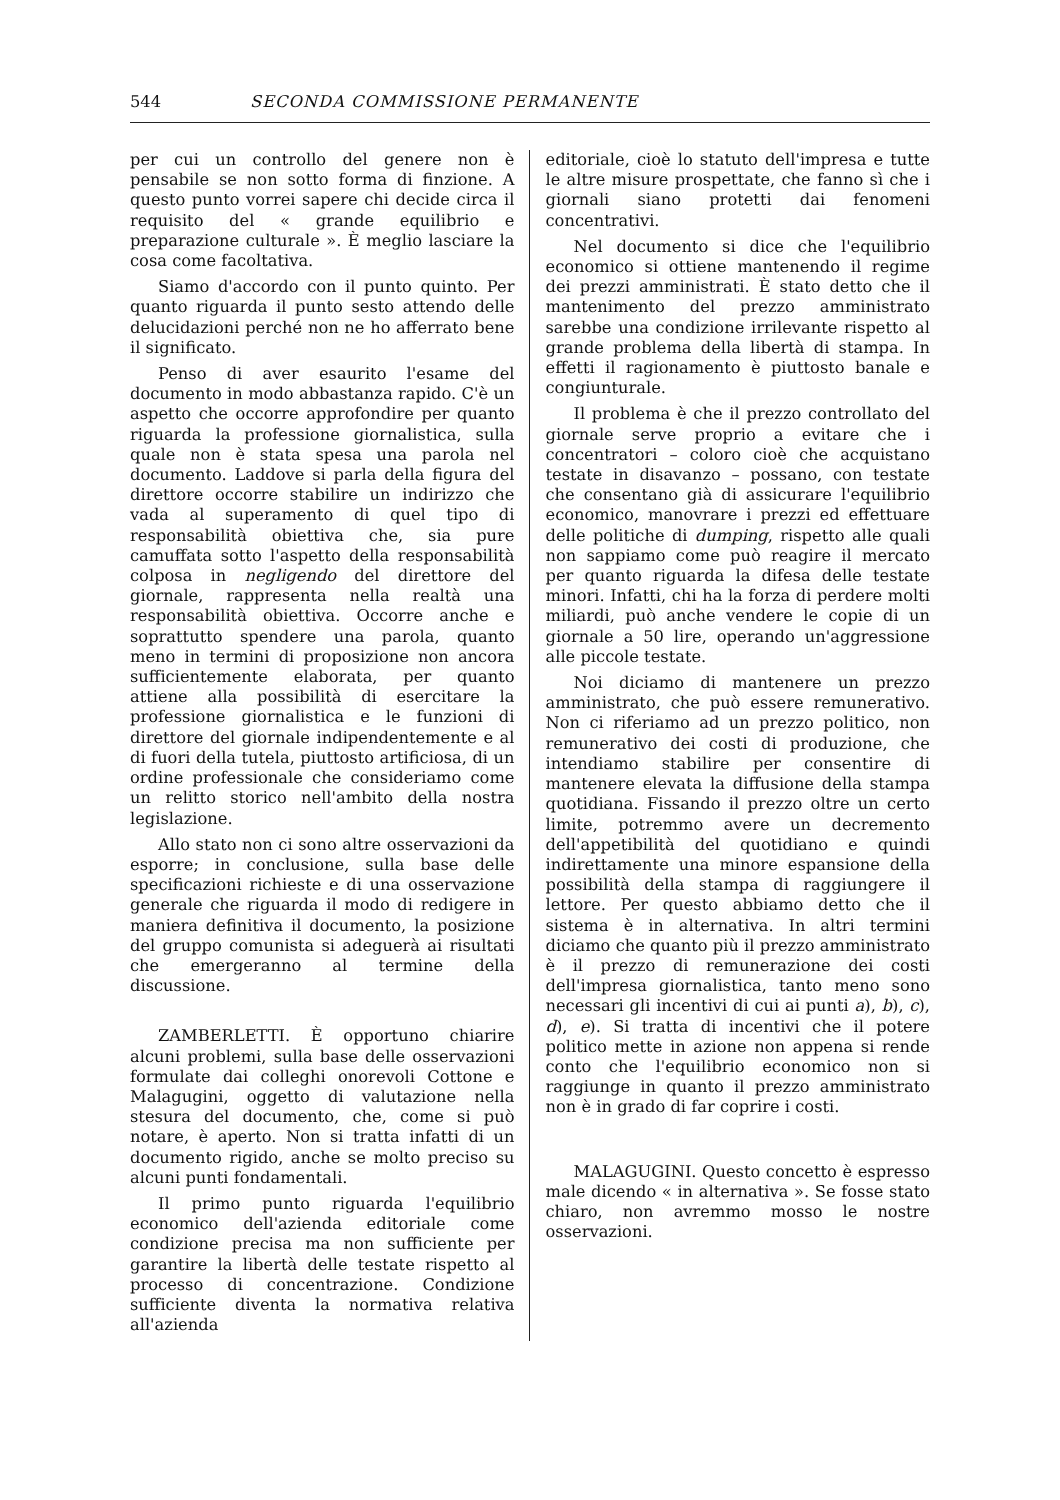544 SECONDA COMMISSIONE PERMANENTE
per cui un controllo del genere non è pensabile se non sotto forma di finzione. A questo punto vorrei sapere chi decide circa il requisito del « grande equilibrio e preparazione culturale ». È meglio lasciare la cosa come facoltativa.
Siamo d'accordo con il punto quinto. Per quanto riguarda il punto sesto attendo delle delucidazioni perché non ne ho afferrato bene il significato.
Penso di aver esaurito l'esame del documento in modo abbastanza rapido. C'è un aspetto che occorre approfondire per quanto riguarda la professione giornalistica, sulla quale non è stata spesa una parola nel documento. Laddove si parla della figura del direttore occorre stabilire un indirizzo che vada al superamento di quel tipo di responsabilità obiettiva che, sia pure camuffata sotto l'aspetto della responsabilità colposa in negligendo del direttore del giornale, rappresenta nella realtà una responsabilità obiettiva. Occorre anche e soprattutto spendere una parola, quanto meno in termini di proposizione non ancora sufficientemente elaborata, per quanto attiene alla possibilità di esercitare la professione giornalistica e le funzioni di direttore del giornale indipendentemente e al di fuori della tutela, piuttosto artificiosa, di un ordine professionale che consideriamo come un relitto storico nell'ambito della nostra legislazione.
Allo stato non ci sono altre osservazioni da esporre; in conclusione, sulla base delle specificazioni richieste e di una osservazione generale che riguarda il modo di redigere in maniera definitiva il documento, la posizione del gruppo comunista si adeguerà ai risultati che emergeranno al termine della discussione.
ZAMBERLETTI. È opportuno chiarire alcuni problemi, sulla base delle osservazioni formulate dai colleghi onorevoli Cottone e Malagugini, oggetto di valutazione nella stesura del documento, che, come si può notare, è aperto. Non si tratta infatti di un documento rigido, anche se molto preciso su alcuni punti fondamentali.
Il primo punto riguarda l'equilibrio economico dell'azienda editoriale come condizione precisa ma non sufficiente per garantire la libertà delle testate rispetto al processo di concentrazione. Condizione sufficiente diventa la normativa relativa all'azienda
editoriale, cioè lo statuto dell'impresa e tutte le altre misure prospettate, che fanno sì che i giornali siano protetti dai fenomeni concentrativi.
Nel documento si dice che l'equilibrio economico si ottiene mantenendo il regime dei prezzi amministrati. È stato detto che il mantenimento del prezzo amministrato sarebbe una condizione irrilevante rispetto al grande problema della libertà di stampa. In effetti il ragionamento è piuttosto banale e congiunturale.
Il problema è che il prezzo controllato del giornale serve proprio a evitare che i concentratori – coloro cioè che acquistano testate in disavanzo – possano, con testate che consentano già di assicurare l'equilibrio economico, manovrare i prezzi ed effettuare delle politiche di dumping, rispetto alle quali non sappiamo come può reagire il mercato per quanto riguarda la difesa delle testate minori. Infatti, chi ha la forza di perdere molti miliardi, può anche vendere le copie di un giornale a 50 lire, operando un'aggressione alle piccole testate.
Noi diciamo di mantenere un prezzo amministrato, che può essere remunerativo. Non ci riferiamo ad un prezzo politico, non remunerativo dei costi di produzione, che intendiamo stabilire per consentire di mantenere elevata la diffusione della stampa quotidiana. Fissando il prezzo oltre un certo limite, potremmo avere un decremento dell'appetibilità del quotidiano e quindi indirettamente una minore espansione della possibilità della stampa di raggiungere il lettore. Per questo abbiamo detto che il sistema è in alternativa. In altri termini diciamo che quanto più il prezzo amministrato è il prezzo di remunerazione dei costi dell'impresa giornalistica, tanto meno sono necessari gli incentivi di cui ai punti a), b), c), d), e). Si tratta di incentivi che il potere politico mette in azione non appena si rende conto che l'equilibrio economico non si raggiunge in quanto il prezzo amministrato non è in grado di far coprire i costi.
MALAGUGINI. Questo concetto è espresso male dicendo « in alternativa ». Se fosse stato chiaro, non avremmo mosso le nostre osservazioni.